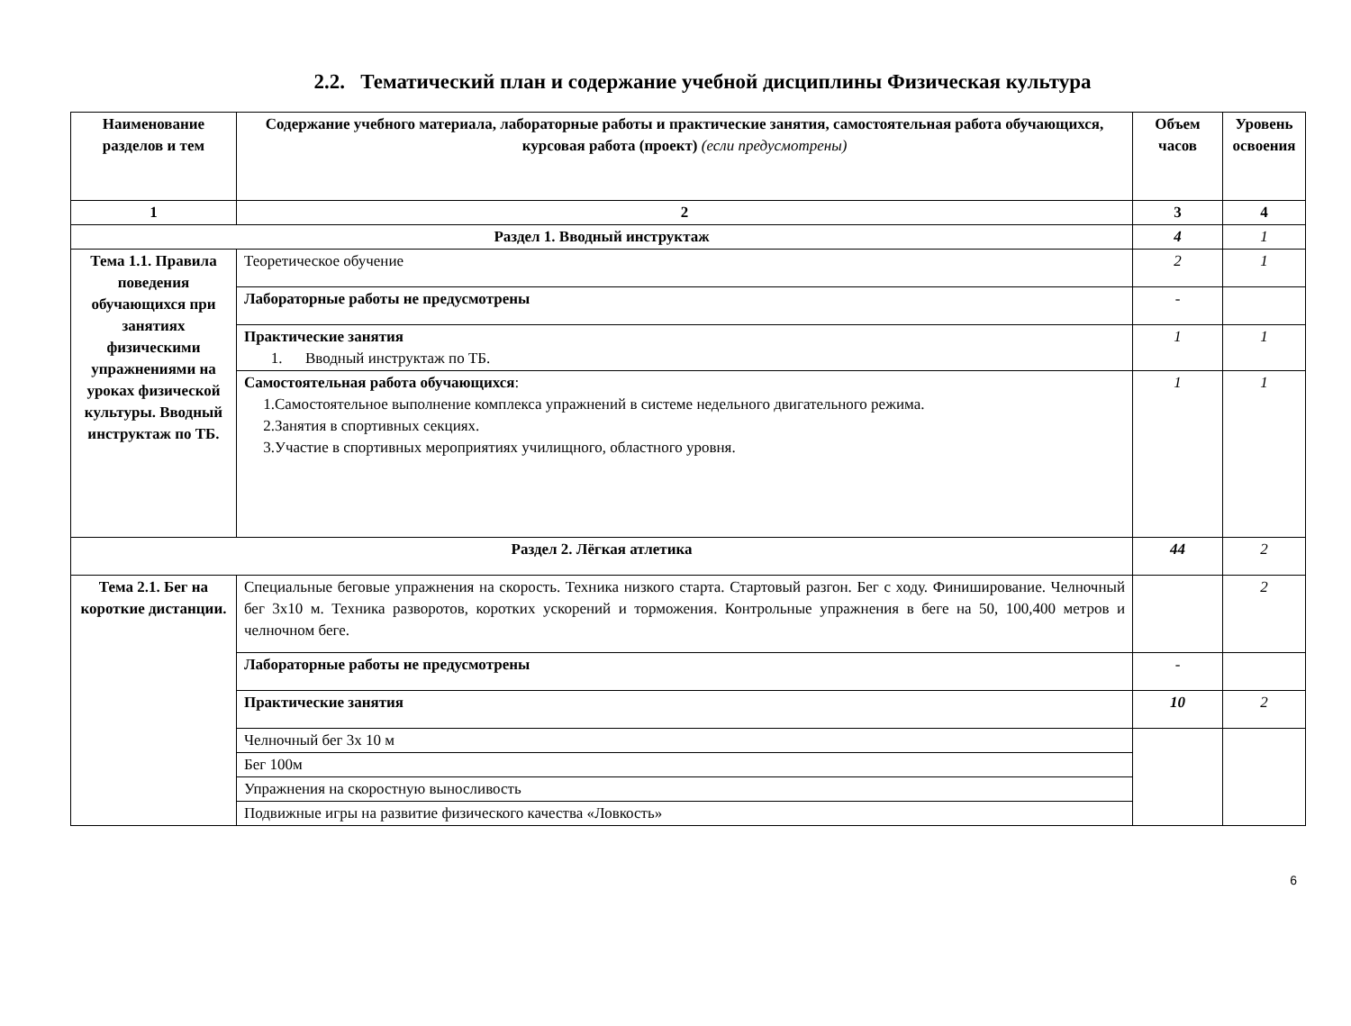2.2. Тематический план и содержание учебной дисциплины Физическая культура
| Наименование разделов и тем | Содержание учебного материала, лабораторные работы и практические занятия, самостоятельная работа обучающихся, курсовая работа (проект) (если предусмотрены) | Объем часов | Уровень освоения |
| --- | --- | --- | --- |
| 1 | 2 | 3 | 4 |
| Раздел 1. Вводный инструктаж | | 4 | 1 |
| Тема 1.1. Правила поведения обучающихся при занятиях физическими упражнениями на уроках физической культуры. Вводный инструктаж по ТБ. | Теоретическое обучение | 2 | 1 |
| | Лабораторные работы не предусмотрены | - | |
| | Практические занятия 1. Вводный инструктаж по ТБ. | 1 | 1 |
| | Самостоятельная работа обучающихся : 1.Самостоятельное выполнение комплекса упражнений в системе недельного двигательного режима. 2.Занятия в спортивных секциях. 3.Участие в спортивных мероприятиях училищного, областного уровня. | 1 | 1 |
| Раздел 2. Лёгкая атлетика | | 44 | 2 |
| Тема 2.1. Бег на короткие дистанции. | Специальные беговые упражнения на скорость. Техника низкого старта. Стартовый разгон. Бег с ходу. Финиширование. Челночный бег 3х10 м. Техника разворотов, коротких ускорений и торможения. Контрольные упражнения в беге на 50, 100,400 метров и челночном беге. | | 2 |
| | Лабораторные работы не предусмотрены | - | |
| | Практические занятия | 10 | 2 |
| | Челночный бег 3х 10 м | | |
| | Бег 100м | | |
| | Упражнения на скоростную выносливость | | |
| | Подвижные игры на развитие физического качества «Ловкость» | | |
6